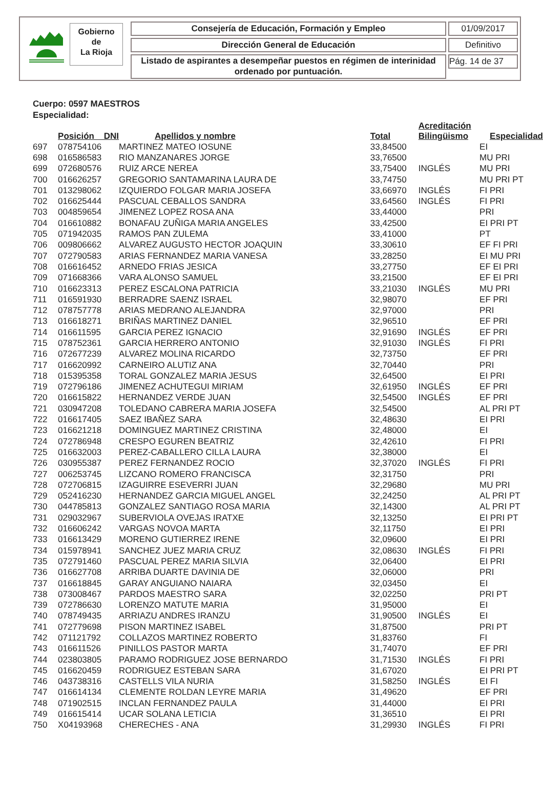Gobierno
de
La Rioja
Consejería de Educación, Formación y Empleo 01/09/2017
Dirección General de Educación Definitivo
Listado de aspirantes a desempeñar puestos en régimen de interinidad ordenado por puntuación.
Pág. 14 de 37
Cuerpo: 0597 MAESTROS
Especialidad:
| | Posición DNI | Apellidos y nombre | Total | Acreditación Bilingüismo | Especialidad |
| --- | --- | --- | --- | --- | --- |
| 697 | 078754106 | MARTINEZ MATEO IOSUNE | 33,84500 | | EI |
| 698 | 016586583 | RIO MANZANARES JORGE | 33,76500 | | MU PRI |
| 699 | 072680576 | RUIZ ARCE NEREA | 33,75400 | INGLÉS | MU PRI |
| 700 | 016626257 | GREGORIO SANTAMARINA LAURA DE | 33,74750 | | MU PRI PT |
| 701 | 013298062 | IZQUIERDO FOLGAR MARIA JOSEFA | 33,66970 | INGLÉS | FI PRI |
| 702 | 016625444 | PASCUAL CEBALLOS SANDRA | 33,64560 | INGLÉS | FI PRI |
| 703 | 004859654 | JIMENEZ LOPEZ ROSA ANA | 33,44000 | | PRI |
| 704 | 016610882 | BONAFAU ZUÑIGA MARIA ANGELES | 33,42500 | | EI PRI PT |
| 705 | 071942035 | RAMOS PAN ZULEMA | 33,41000 | | PT |
| 706 | 009806662 | ALVAREZ AUGUSTO HECTOR JOAQUIN | 33,30610 | | EF FI PRI |
| 707 | 072790583 | ARIAS FERNANDEZ MARIA VANESA | 33,28250 | | EI MU PRI |
| 708 | 016616452 | ARNEDO FRIAS JESICA | 33,27750 | | EF EI PRI |
| 709 | 071668366 | VARA ALONSO SAMUEL | 33,21500 | | EF EI PRI |
| 710 | 016623313 | PEREZ ESCALONA PATRICIA | 33,21030 | INGLÉS | MU PRI |
| 711 | 016591930 | BERRADRE SAENZ ISRAEL | 32,98070 | | EF PRI |
| 712 | 078757778 | ARIAS MEDRANO ALEJANDRA | 32,97000 | | PRI |
| 713 | 016618271 | BRIÑAS MARTINEZ DANIEL | 32,96510 | | EF PRI |
| 714 | 016611595 | GARCIA PEREZ IGNACIO | 32,91690 | INGLÉS | EF PRI |
| 715 | 078752361 | GARCIA HERRERO ANTONIO | 32,91030 | INGLÉS | FI PRI |
| 716 | 072677239 | ALVAREZ MOLINA RICARDO | 32,73750 | | EF PRI |
| 717 | 016620992 | CARNEIRO ALUTIZ ANA | 32,70440 | | PRI |
| 718 | 015395358 | TORAL GONZALEZ MARIA JESUS | 32,64500 | | EI PRI |
| 719 | 072796186 | JIMENEZ ACHUTEGUI MIRIAM | 32,61950 | INGLÉS | EF PRI |
| 720 | 016615822 | HERNANDEZ VERDE JUAN | 32,54500 | INGLÉS | EF PRI |
| 721 | 030947208 | TOLEDANO CABRERA MARIA JOSEFA | 32,54500 | | AL PRI PT |
| 722 | 016617405 | SAEZ IBAÑEZ SARA | 32,48630 | | EI PRI |
| 723 | 016621218 | DOMINGUEZ MARTINEZ CRISTINA | 32,48000 | | EI |
| 724 | 072786948 | CRESPO EGUREN BEATRIZ | 32,42610 | | FI PRI |
| 725 | 016632003 | PEREZ-CABALLERO CILLA LAURA | 32,38000 | | EI |
| 726 | 030955387 | PEREZ FERNANDEZ ROCIO | 32,37020 | INGLÉS | FI PRI |
| 727 | 006253745 | LIZCANO ROMERO FRANCISCA | 32,31750 | | PRI |
| 728 | 072706815 | IZAGUIRRE ESEVERRI JUAN | 32,29680 | | MU PRI |
| 729 | 052416230 | HERNANDEZ GARCIA MIGUEL ANGEL | 32,24250 | | AL PRI PT |
| 730 | 044785813 | GONZALEZ SANTIAGO ROSA MARIA | 32,14300 | | AL PRI PT |
| 731 | 029032967 | SUBERVIOLA OVEJAS IRATXE | 32,13250 | | EI PRI PT |
| 732 | 016606242 | VARGAS NOVOA MARTA | 32,11750 | | EI PRI |
| 733 | 016613429 | MORENO GUTIERREZ IRENE | 32,09600 | | EI PRI |
| 734 | 015978941 | SANCHEZ JUEZ MARIA CRUZ | 32,08630 | INGLÉS | FI PRI |
| 735 | 072791460 | PASCUAL PEREZ MARIA SILVIA | 32,06400 | | EI PRI |
| 736 | 016627708 | ARRIBA DUARTE DAVINIA DE | 32,06000 | | PRI |
| 737 | 016618845 | GARAY ANGUIANO NAIARA | 32,03450 | | EI |
| 738 | 073008467 | PARDOS MAESTRO SARA | 32,02250 | | PRI PT |
| 739 | 072786630 | LORENZO MATUTE MARIA | 31,95000 | | EI |
| 740 | 078749435 | ARRIAZU ANDRES IRANZU | 31,90500 | INGLÉS | EI |
| 741 | 072779698 | PISON MARTINEZ ISABEL | 31,87500 | | PRI PT |
| 742 | 071121792 | COLLAZOS MARTINEZ ROBERTO | 31,83760 | | FI |
| 743 | 016611526 | PINILLOS PASTOR MARTA | 31,74070 | | EF PRI |
| 744 | 023803805 | PARAMO RODRIGUEZ JOSE BERNARDO | 31,71530 | INGLÉS | FI PRI |
| 745 | 016620459 | RODRIGUEZ ESTEBAN SARA | 31,67020 | | EI PRI PT |
| 746 | 043738316 | CASTELLS VILA NURIA | 31,58250 | INGLÉS | EI FI |
| 747 | 016614134 | CLEMENTE ROLDAN LEYRE MARIA | 31,49620 | | EF PRI |
| 748 | 071902515 | INCLAN FERNANDEZ PAULA | 31,44000 | | EI PRI |
| 749 | 016615414 | UCAR SOLANA LETICIA | 31,36510 | | EI PRI |
| 750 | X04193968 | CHERECHES - ANA | 31,29930 | INGLÉS | FI PRI |